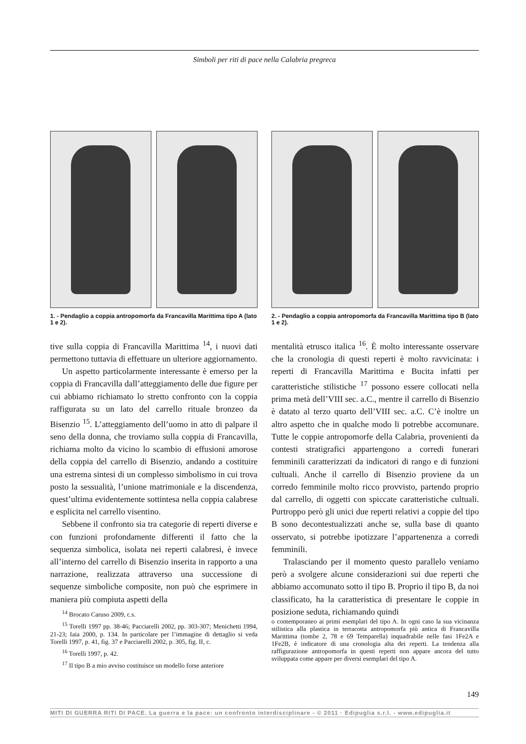Simboli per riti di pace nella Calabria pregreca
1. - Pendaglio a coppia antropomorfa da Francavilla Marittima tipo A (lato 1 e 2).
2. - Pendaglio a coppia antropomorfa da Francavilla Marittima tipo B (lato 1 e 2).
tive sulla coppia di Francavilla Marittima <sup>14</sup>, i nuovi dati permettono tuttavia di effettuare un ulteriore aggiornamento.
Un aspetto particolarmente interessante è emerso per la coppia di Francavilla dall’atteggiamento delle due figure per cui abbiamo richiamato lo stretto confronto con la coppia raffigurata su un lato del carrello rituale bronzeo da Bisenzio <sup>15</sup>. L’atteggiamento dell’uomo in atto di palpare il seno della donna, che troviamo sulla coppia di Francavilla, richiama molto da vicino lo scambio di effusioni amorose della coppia del carrello di Bisenzio, andando a costituire una estrema sintesi di un complesso simbolismo in cui trova posto la sessualità, l’unione matrimoniale e la discendenza, quest’ultima evidentemente sottintesa nella coppia calabrese e esplicita nel carrello visentino.
Sebbene il confronto sia tra categorie di reperti diverse e con funzioni profondamente differenti il fatto che la sequenza simbolica, isolata nei reperti calabresi, è invece all’interno del carrello di Bisenzio inserita in rapporto a una narrazione, realizzata attraverso una successione di sequenze simboliche composite, non può che esprimere in maniera più compiuta aspetti della
mentalità etrusco italica <sup>16</sup>. È molto interessante osservare che la cronologia di questi reperti è molto ravvicinata: i reperti di Francavilla Marittima e Bucita infatti per caratteristiche stilistiche <sup>17</sup> possono essere collocati nella prima metà dell’VIII sec. a.C., mentre il carrello di Bisenzio è datato al terzo quarto dell’VIII sec. a.C. C’è inoltre un altro aspetto che in qualche modo li potrebbe accomunare. Tutte le coppie antropomorfe della Calabria, provenienti da contesti stratigrafici appartengono a corredi funerari femminili caratterizzati da indicatori di rango e di funzioni cultuali. Anche il carrello di Bisenzio proviene da un corredo femminile molto ricco provvisto, partendo proprio dal carrello, di oggetti con spiccate caratteristiche cultuali. Purtroppo però gli unici due reperti relativi a coppie del tipo B sono decontestualizzati anche se, sulla base di quanto osservato, si potrebbe ipotizzare l’appartenenza a corredi femminili.
Tralasciando per il momento questo parallelo veniamo però a svolgere alcune considerazioni sui due reperti che abbiamo accomunato sotto il tipo B. Proprio il tipo B, da noi classificato, ha la caratteristica di presentare le coppie in posizione seduta, richiamando quindi
<sup>14</sup> Brocato Caruso 2009, c.s.
<sup>15</sup> Torelli 1997 pp. 38-46; Pacciarelli 2002, pp. 303-307; Menichetti 1994, 21-23; Iaia 2000, p. 134. In particolare per l’immagine di dettaglio si veda Torelli 1997, p. 41, fig. 37 e Pacciarelli 2002, p. 305, fig. II, c.
<sup>16</sup> Torelli 1997, p. 42.
<sup>17</sup> Il tipo B a mio avviso costituisce un modello forse anteriore
o contemporaneo ai primi esemplari del tipo A. In ogni caso la sua vicinanza stilistica alla plastica in terracotta antropomorfa più antica di Francavilla Marittima (tombe 2, 78 e 69 Temparella) inquadrabile nelle fasi 1Fe2A e 1Fe2B, è indicatore di una cronologia alta dei reperti. La tendenza alla raffigurazione antropomorfa in questi reperti non appare ancora del tutto sviluppata come appare per diversi esemplari del tipo A.
149
MITI DI GUERRA RITI DI PACE. La guerra e la pace: un confronto interdisciplinare - © 2011 · Edipuglia s.r.l. - www.edipuglia.it